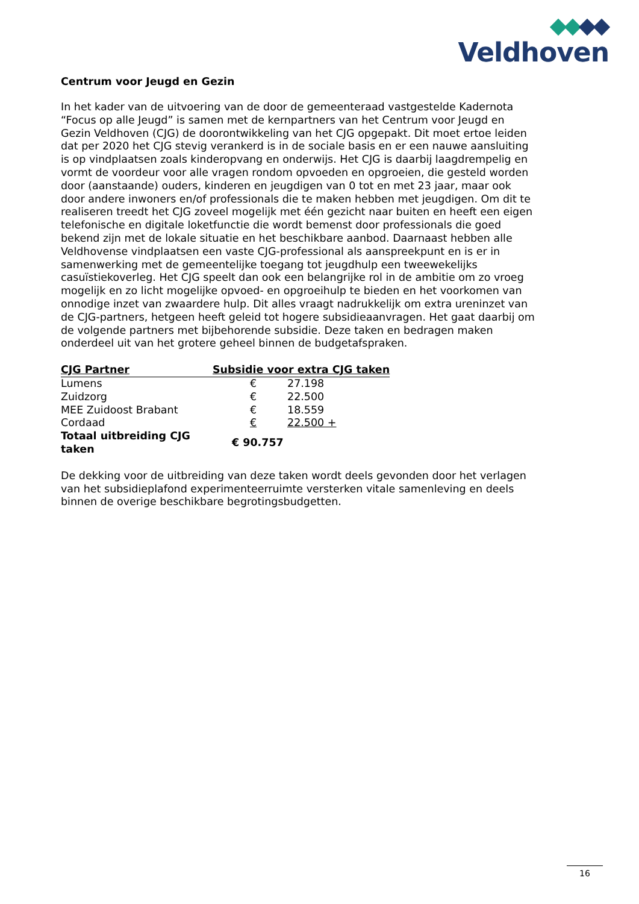Veldhoven
Centrum voor Jeugd en Gezin
In het kader van de uitvoering van de door de gemeenteraad vastgestelde Kadernota “Focus op alle Jeugd” is samen met de kernpartners van het Centrum voor Jeugd en Gezin Veldhoven (CJG) de doorontwikkeling van het CJG opgepakt. Dit moet ertoe leiden dat per 2020 het CJG stevig verankerd is in de sociale basis en er een nauwe aansluiting is op vindplaatsen zoals kinderopvang en onderwijs. Het CJG is daarbij laagdrempelig en vormt de voordeur voor alle vragen rondom opvoeden en opgroeien, die gesteld worden door (aanstaande) ouders, kinderen en jeugdigen van 0 tot en met 23 jaar, maar ook door andere inwoners en/of professionals die te maken hebben met jeugdigen. Om dit te realiseren treedt het CJG zoveel mogelijk met één gezicht naar buiten en heeft een eigen telefonische en digitale loketfunctie die wordt bemenst door professionals die goed bekend zijn met de lokale situatie en het beschikbare aanbod. Daarnaast hebben alle Veldhovense vindplaatsen een vaste CJG-professional als aanspreekpunt en is er in samenwerking met de gemeentelijke toegang tot jeugdhulp een tweewekelijks casuïstiekoverleg. Het CJG speelt dan ook een belangrijke rol in de ambitie om zo vroeg mogelijk en zo licht mogelijke opvoed- en opgroeihulp te bieden en het voorkomen van onnodige inzet van zwaardere hulp. Dit alles vraagt nadrukkelijk om extra ureninzet van de CJG-partners, hetgeen heeft geleid tot hogere subsidieaanvragen. Het gaat daarbij om de volgende partners met bijbehorende subsidie. Deze taken en bedragen maken onderdeel uit van het grotere geheel binnen de budgetafspraken.
| CJG Partner | Subsidie voor extra CJG taken | |
| --- | --- | --- |
| Lumens | € | 27.198 |
| Zuidzorg | € | 22.500 |
| MEE Zuidoost Brabant | € | 18.559 |
| Cordaad | € | 22.500 + |
| Totaal uitbreiding CJG taken | € 90.757 | |
De dekking voor de uitbreiding van deze taken wordt deels gevonden door het verlagen van het subsidieplafond experimenteerruimte versterken vitale samenleving en deels binnen de overige beschikbare begrotingsbudgetten.
16